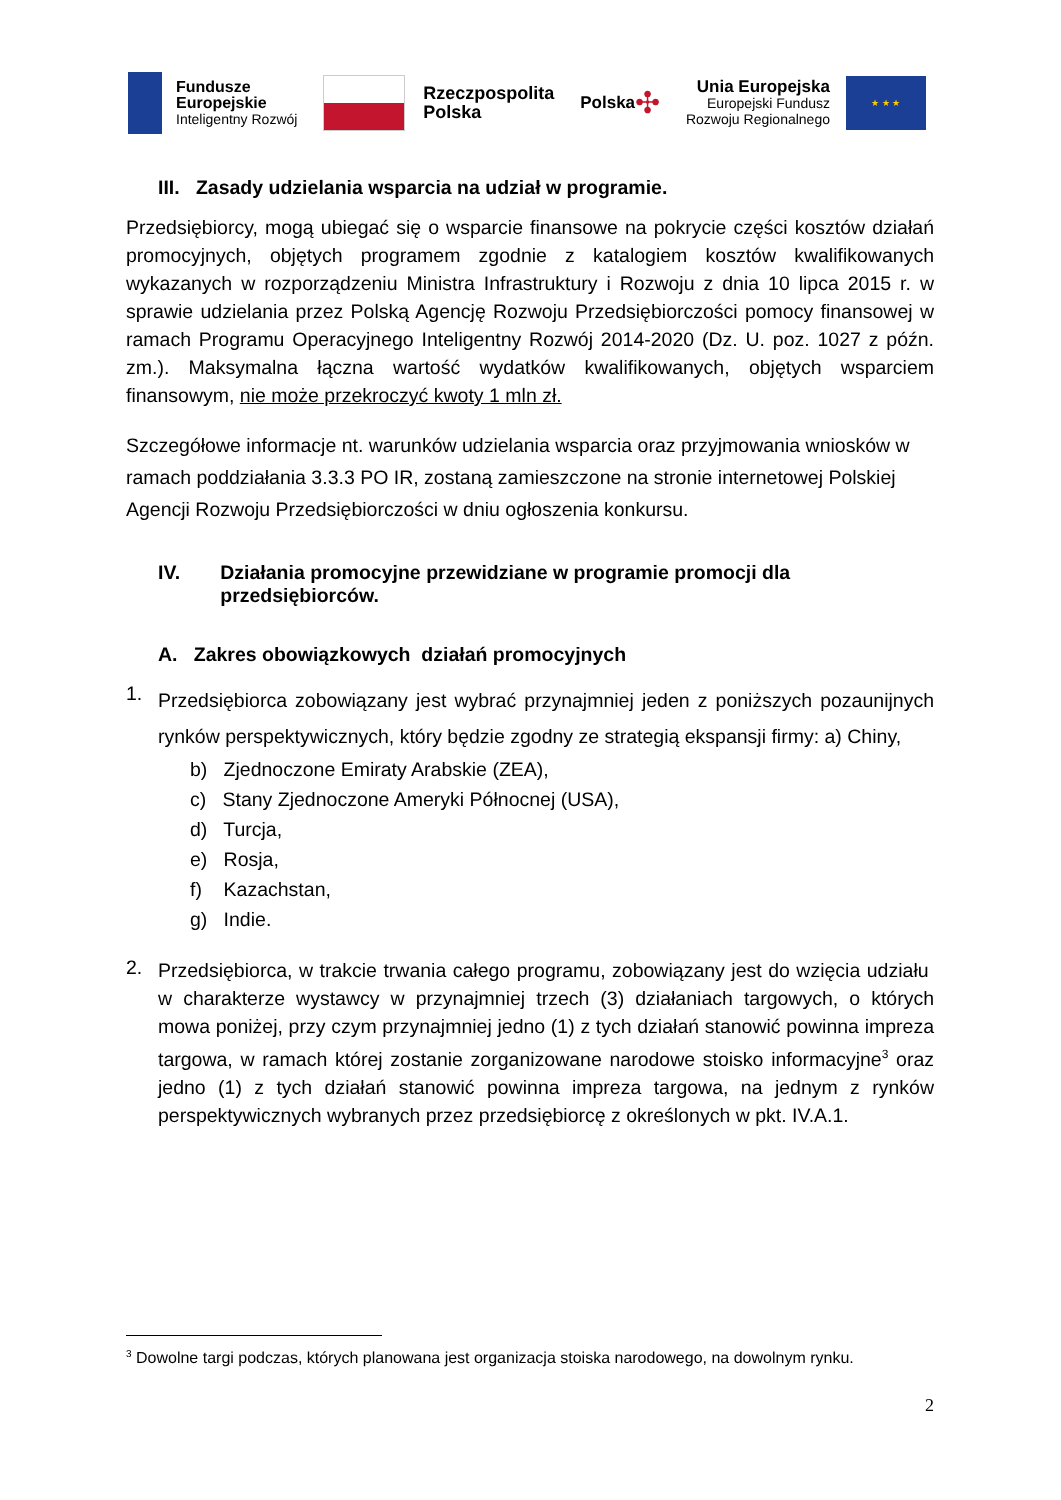Fundusze
Europejskie
Inteligentny Rozwój
Rzeczpospolita
Polska
Polska ✣
Unia Europejska
Europejski Fundusz
Rozwoju Regionalnego
★ ★ ★
III. Zasady udzielania wsparcia na udział w programie.
Przedsiębiorcy, mogą ubiegać się o wsparcie finansowe na pokrycie części kosztów działań promocyjnych, objętych programem zgodnie z katalogiem kosztów kwalifikowanych wykazanych w rozporządzeniu Ministra Infrastruktury i Rozwoju z dnia 10 lipca 2015 r. w sprawie udzielania przez Polską Agencję Rozwoju Przedsiębiorczości pomocy finansowej w ramach Programu Operacyjnego Inteligentny Rozwój 2014-2020 (Dz. U. poz. 1027 z późn. zm.). Maksymalna łączna wartość wydatków kwalifikowanych, objętych wsparciem finansowym, nie może przekroczyć kwoty 1 mln zł.
Szczegółowe informacje nt. warunków udzielania wsparcia oraz przyjmowania wniosków w ramach poddziałania 3.3.3 PO IR, zostaną zamieszczone na stronie internetowej Polskiej Agencji Rozwoju Przedsiębiorczości w dniu ogłoszenia konkursu.
IV. Działania promocyjne przewidziane w programie promocji dla przedsiębiorców.
A. Zakres obowiązkowych działań promocyjnych
1.
Przedsiębiorca zobowiązany jest wybrać przynajmniej jeden z poniższych pozaunijnych rynków perspektywicznych, który będzie zgodny ze strategią ekspansji firmy: a) Chiny,
b) Zjednoczone Emiraty Arabskie (ZEA),
c) Stany Zjednoczone Ameryki Północnej (USA),
d) Turcja,
e) Rosja,
f) Kazachstan,
g) Indie.
2.
Przedsiębiorca, w trakcie trwania całego programu, zobowiązany jest do wzięcia udziału w charakterze wystawcy w przynajmniej trzech (3) działaniach targowych, o których mowa poniżej, przy czym przynajmniej jedno (1) z tych działań stanowić powinna impreza targowa, w ramach której zostanie zorganizowane narodowe stoisko informacyjne<sup>3</sup> oraz jedno (1) z tych działań stanowić powinna impreza targowa, na jednym z rynków perspektywicznych wybranych przez przedsiębiorcę z określonych w pkt. IV.A.1.
<sup>3</sup> Dowolne targi podczas, których planowana jest organizacja stoiska narodowego, na dowolnym rynku.
2